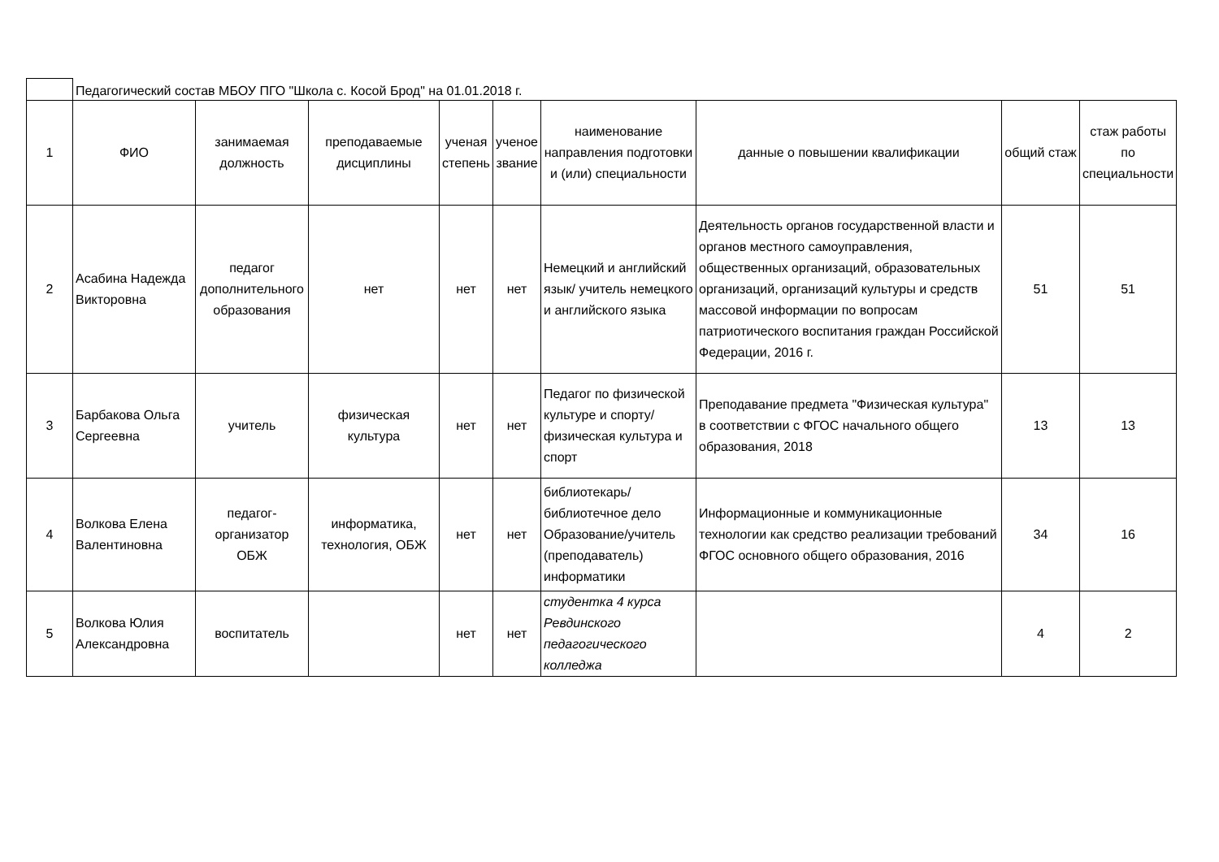| | Педагогический состав МБОУ ПГО "Школа с. Косой Брод" на 01.01.2018 г. | | | | | | | | |
| 1 | ФИО | занимаемая должность | преподаваемые дисциплины | ученая степень | ученое звание | наименование направления подготовки и (или) специальности | данные о повышении квалификации | общий стаж | стаж работы по специальности |
| 2 | Асабина Надежда Викторовна | педагог дополнительного образования | нет | нет | нет | Немецкий и английский язык/ учитель немецкого и английского языка | Деятельность органов государственной власти и органов местного самоуправления, общественных организаций, образовательных организаций, организаций культуры и средств массовой информации по вопросам патриотического воспитания граждан Российской Федерации, 2016 г. | 51 | 51 |
| 3 | Барбакова Ольга Сергеевна | учитель | физическая культура | нет | нет | Педагог по физической культуре и спорту/ физическая культура и спорт | Преподавание предмета "Физическая культура" в соответствии с ФГОС начального общего образования, 2018 | 13 | 13 |
| 4 | Волкова Елена Валентиновна | педагог-организатор ОБЖ | информатика, технология, ОБЖ | нет | нет | библиотекарь/ библиотечное дело Образование/учитель (преподаватель) информатики | Информационные и коммуникационные технологии как средство реализации требований ФГОС основного общего образования, 2016 | 34 | 16 |
| 5 | Волкова Юлия Александровна | воспитатель | | нет | нет | студентка 4 курса Ревдинского педагогического колледжа | | 4 | 2 |